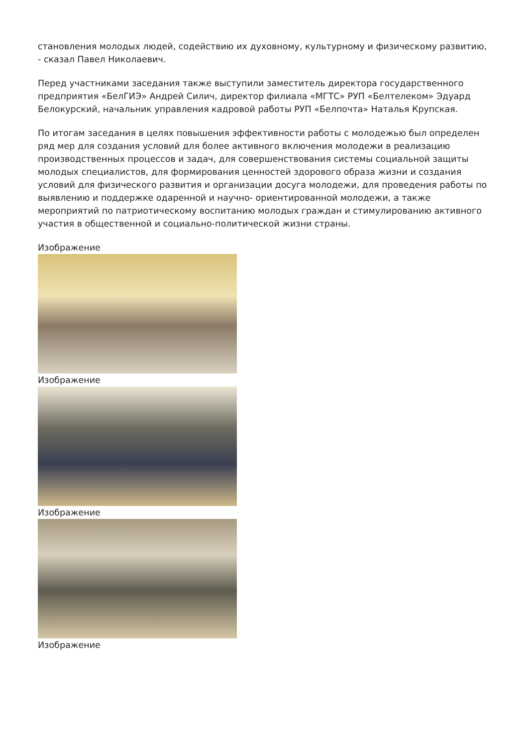становления молодых людей, содействию их духовному, культурному и физическому развитию, - сказал Павел Николаевич.
Перед участниками заседания также выступили заместитель директора государственного предприятия «БелГИЭ» Андрей Силич, директор филиала «МГТС» РУП «Белтелеком» Эдуард Белокурский, начальник управления кадровой работы РУП «Белпочта» Наталья Крупская.
По итогам заседания в целях повышения эффективности работы с молодежью был определен ряд мер для создания условий для более активного включения молодежи в реализацию производственных процессов и задач, для совершенствования системы социальной защиты молодых специалистов, для формирования ценностей здорового образа жизни и создания условий для физического развития и организации досуга молодежи, для проведения работы по выявлению и поддержке одаренной и научно- ориентированной молодежи, а также мероприятий по патриотическому воспитанию молодых граждан и стимулированию активного участия в общественной и социально-политической жизни страны.
Изображение
Изображение
Изображение
Изображение